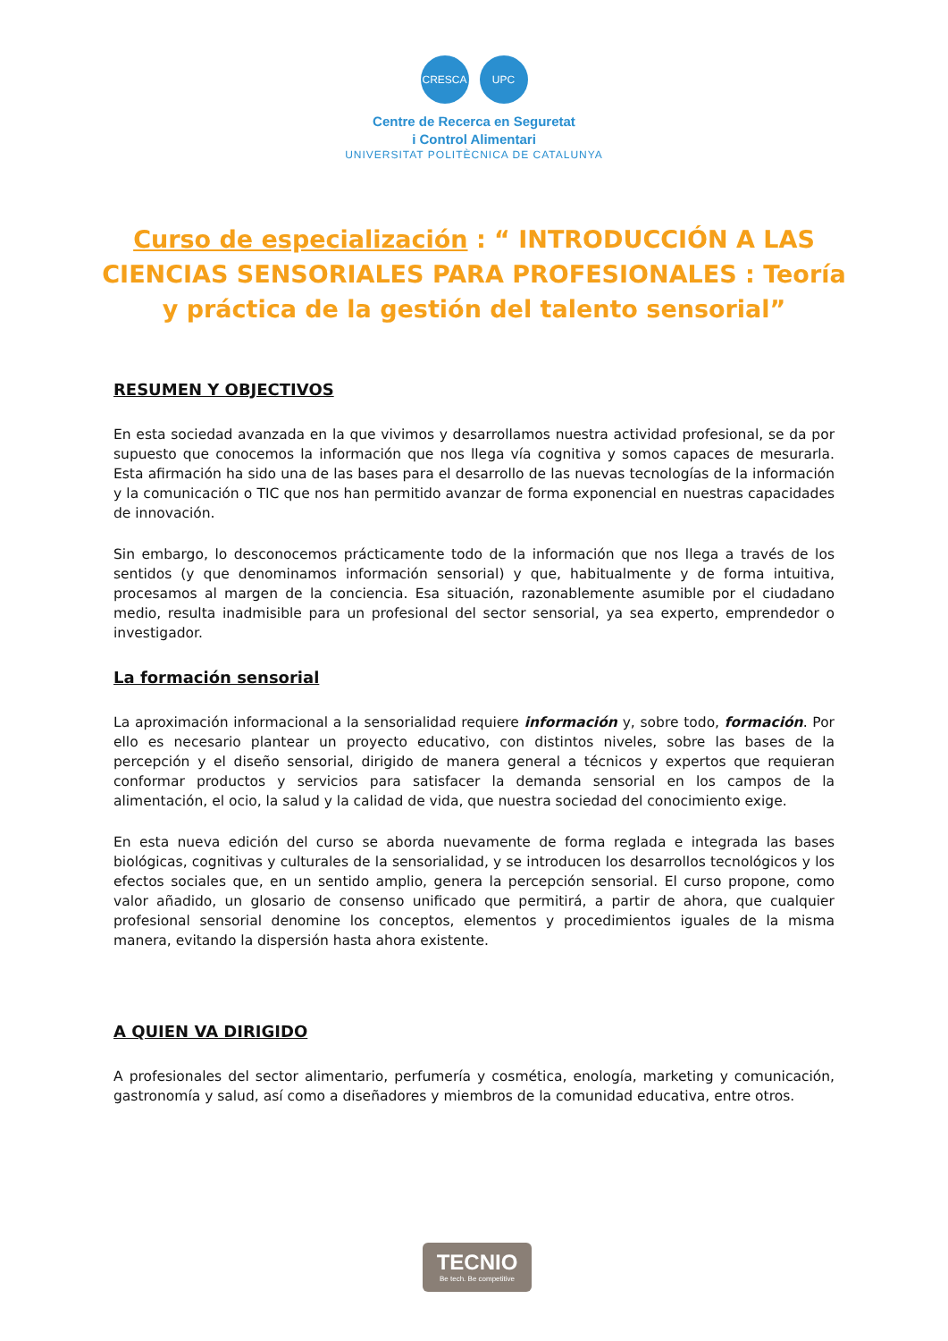CRESCA UPC
Centre de Recerca en Seguretat
i Control Alimentari
UNIVERSITAT POLITÈCNICA DE CATALUNYA
Curso de especialización : “ INTRODUCCIÓN A LAS CIENCIAS SENSORIALES PARA PROFESIONALES : Teoría y práctica de la gestión del talento sensorial”
RESUMEN Y OBJECTIVOS
En esta sociedad avanzada en la que vivimos y desarrollamos nuestra actividad profesional, se da por supuesto que conocemos la información que nos llega vía cognitiva y somos capaces de mesurarla. Esta afirmación ha sido una de las bases para el desarrollo de las nuevas tecnologías de la información y la comunicación o TIC que nos han permitido avanzar de forma exponencial en nuestras capacidades de innovación.
Sin embargo, lo desconocemos prácticamente todo de la información que nos llega a través de los sentidos (y que denominamos información sensorial) y que, habitualmente y de forma intuitiva, procesamos al margen de la conciencia. Esa situación, razonablemente asumible por el ciudadano medio, resulta inadmisible para un profesional del sector sensorial, ya sea experto, emprendedor o investigador.
La formación sensorial
La aproximación informacional a la sensorialidad requiere información y, sobre todo, formación. Por ello es necesario plantear un proyecto educativo, con distintos niveles, sobre las bases de la percepción y el diseño sensorial, dirigido de manera general a técnicos y expertos que requieran conformar productos y servicios para satisfacer la demanda sensorial en los campos de la alimentación, el ocio, la salud y la calidad de vida, que nuestra sociedad del conocimiento exige.
En esta nueva edición del curso se aborda nuevamente de forma reglada e integrada las bases biológicas, cognitivas y culturales de la sensorialidad, y se introducen los desarrollos tecnológicos y los efectos sociales que, en un sentido amplio, genera la percepción sensorial. El curso propone, como valor añadido, un glosario de consenso unificado que permitirá, a partir de ahora, que cualquier profesional sensorial denomine los conceptos, elementos y procedimientos iguales de la misma manera, evitando la dispersión hasta ahora existente.
A QUIEN VA DIRIGIDO
A profesionales del sector alimentario, perfumería y cosmética, enología, marketing y comunicación, gastronomía y salud, así como a diseñadores y miembros de la comunidad educativa, entre otros.
TECNIO
Be tech. Be competitive